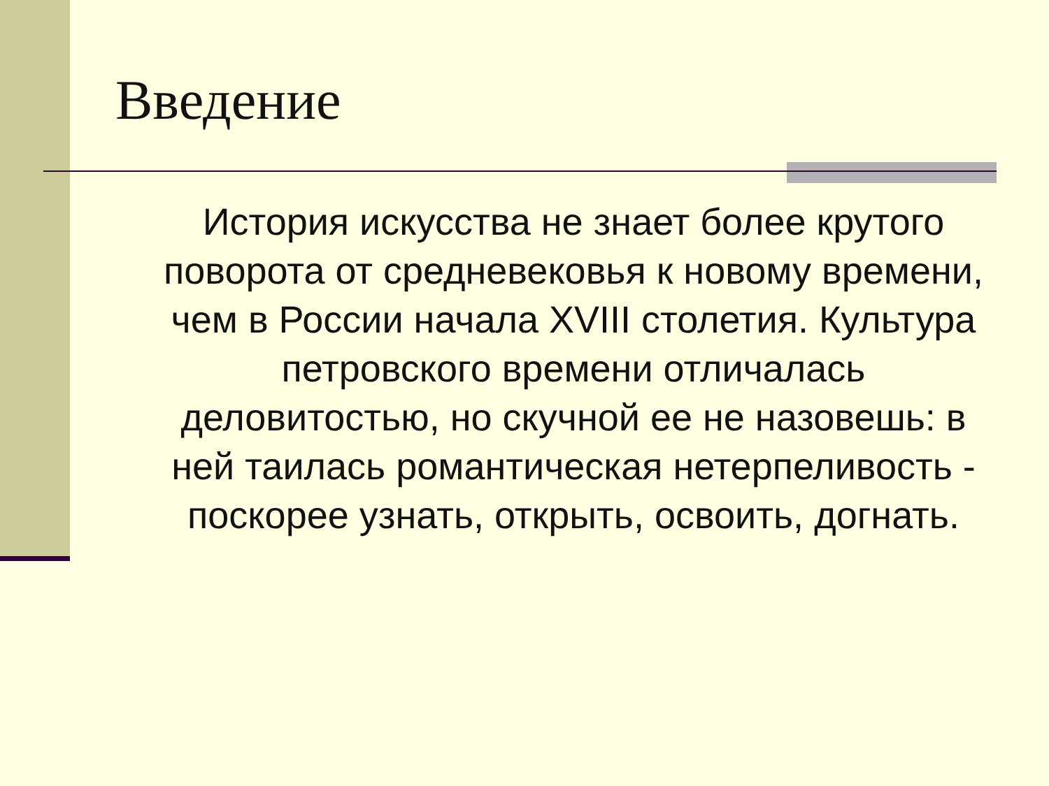Введение
История искусства не знает более крутого поворота от средневековья к новому времени, чем в России начала XVIII столетия. Культура петровского времени отличалась деловитостью, но скучной ее не назовешь: в ней таилась романтическая нетерпеливость - поскорее узнать, открыть, освоить, догнать.